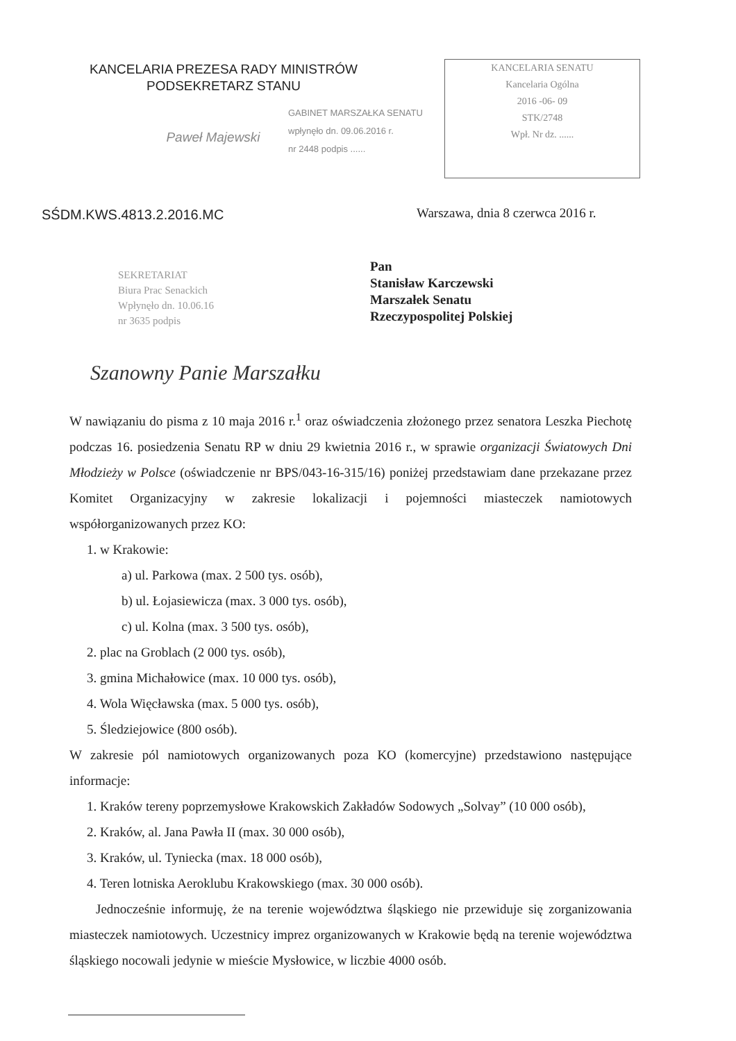KANCELARIA PREZESA RADY MINISTRÓW
PODSEKRETARZ STANU
Paweł Majewski
KANCELARIA SENATU
Kancelaria Ogólna
2016 -06- 09
STK/2748
Wpł. Nr dz. ......
GABINET MARSZAŁKA SENATU
wpłynęło dn. 09.06.2016 r.
nr 2448 podpis ......
SŚDM.KWS.4813.2.2016.MC
Warszawa, dnia 8 czerwca 2016 r.
SEKRETARIAT
Biura Prac Senackich
Wpłynęło dn. 10.06.16
nr 3635 podpis
Pan
Stanisław Karczewski
Marszałek Senatu
Rzeczypospolitej Polskiej
Szanowny Panie Marszałku
W nawiązaniu do pisma z 10 maja 2016 r.<sup>1</sup> oraz oświadczenia złożonego przez senatora Leszka Piechotę podczas 16. posiedzenia Senatu RP w dniu 29 kwietnia 2016 r., w sprawie organizacji Światowych Dni Młodzieży w Polsce (oświadczenie nr BPS/043-16-315/16) poniżej przedstawiam dane przekazane przez Komitet Organizacyjny w zakresie lokalizacji i pojemności miasteczek namiotowych współorganizowanych przez KO:
1. w Krakowie:
a) ul. Parkowa (max. 2 500 tys. osób),
b) ul. Łojasiewicza (max. 3 000 tys. osób),
c) ul. Kolna (max. 3 500 tys. osób),
2. plac na Groblach (2 000 tys. osób),
3. gmina Michałowice (max. 10 000 tys. osób),
4. Wola Więcławska (max. 5 000 tys. osób),
5. Śledziejowice (800 osób).
W zakresie pól namiotowych organizowanych poza KO (komercyjne) przedstawiono następujące informacje:
1. Kraków tereny poprzemysłowe Krakowskich Zakładów Sodowych „Solvay” (10 000 osób),
2. Kraków, al. Jana Pawła II (max. 30 000 osób),
3. Kraków, ul. Tyniecka (max. 18 000 osób),
4. Teren lotniska Aeroklubu Krakowskiego (max. 30 000 osób).
Jednocześnie informuję, że na terenie województwa śląskiego nie przewiduje się zorganizowania miasteczek namiotowych. Uczestnicy imprez organizowanych w Krakowie będą na terenie województwa śląskiego nocowali jedynie w mieście Mysłowice, w liczbie 4000 osób.